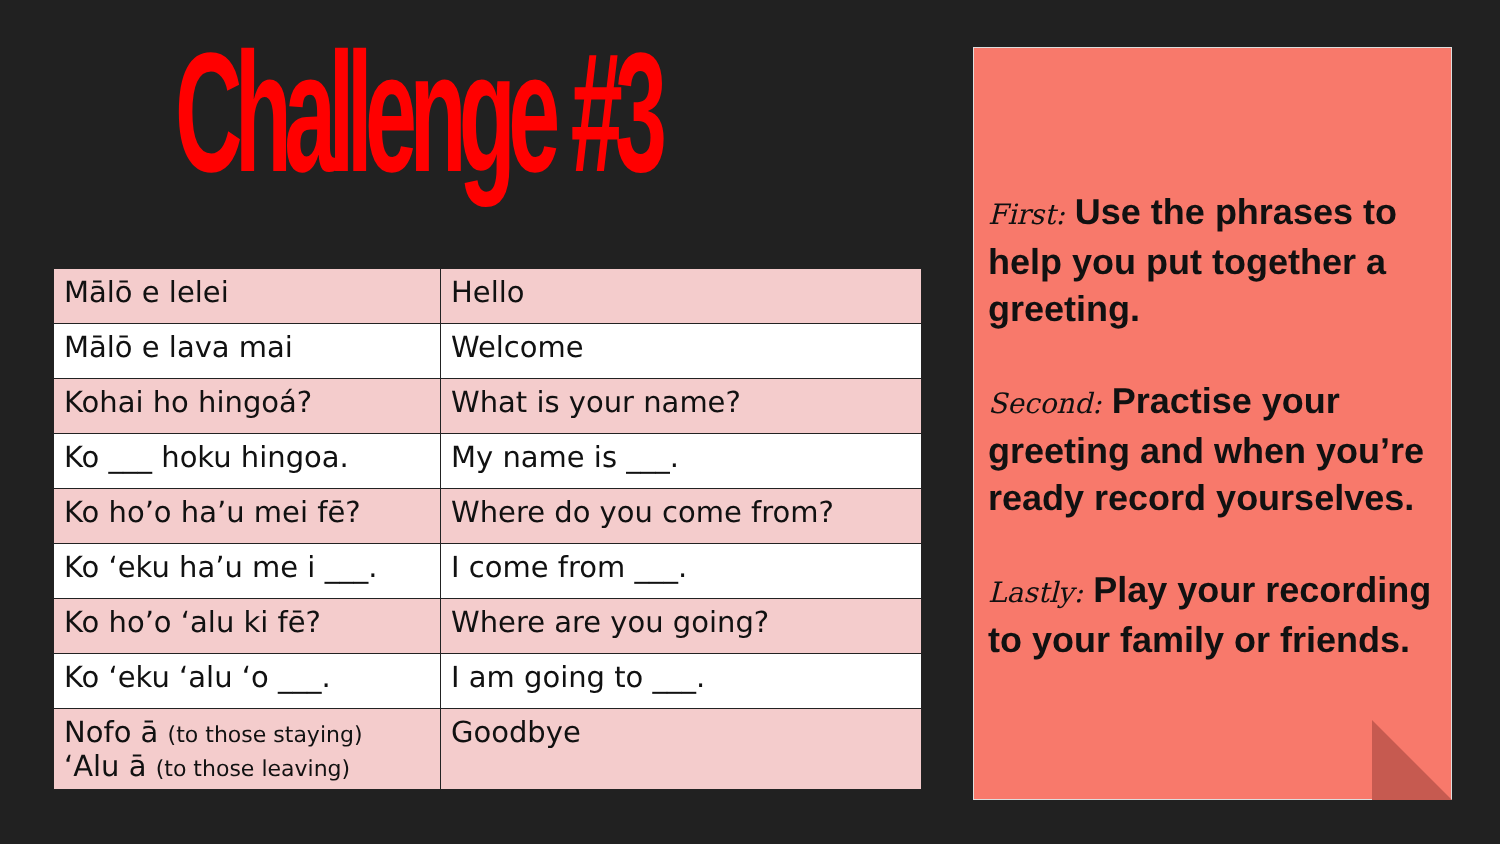Challenge #3
| Mālō e lelei | Hello |
| Mālō e lava mai | Welcome |
| Kohai ho hingoá? | What is your name? |
| Ko ___ hoku hingoa. | My name is ___. |
| Ko ho’o ha’u mei fē? | Where do you come from? |
| Ko ‘eku ha’u me i ___. | I come from ___. |
| Ko ho’o ‘alu ki fē? | Where are you going? |
| Ko ‘eku ‘alu ‘o ___. | I am going to ___. |
| Nofo ā (to those staying) ‘Alu ā (to those leaving) | Goodbye |
First: Use the phrases to help you put together a greeting.
Second: Practise your greeting and when you’re ready record yourselves.
Lastly: Play your recording to your family or friends.